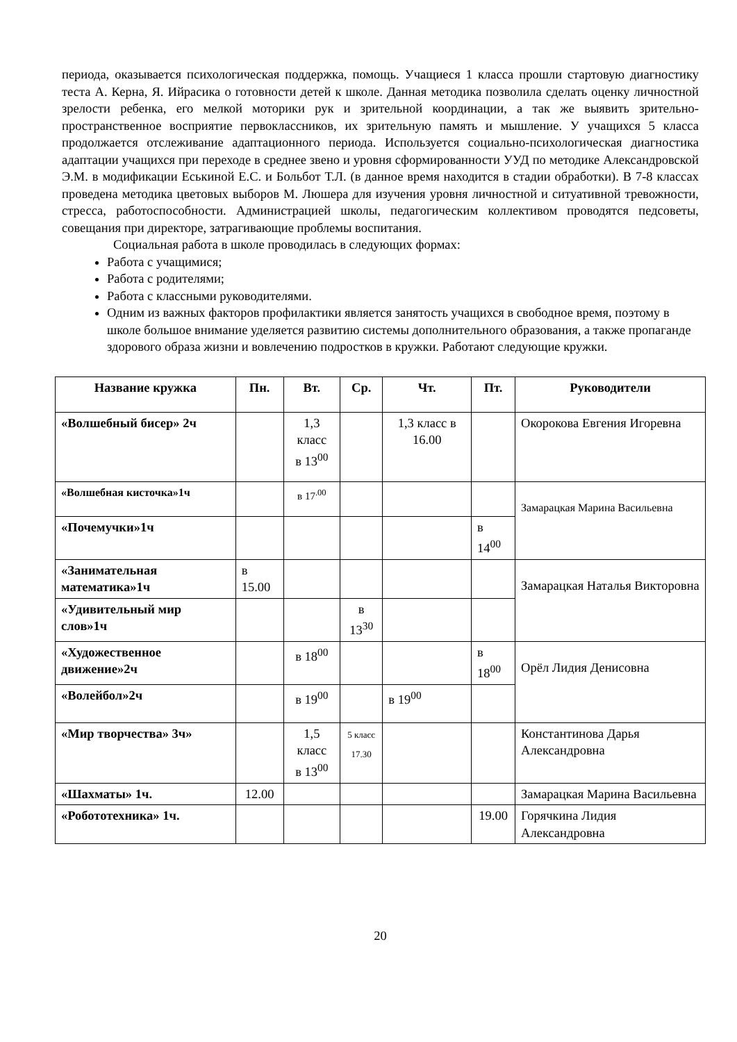периода, оказывается психологическая поддержка, помощь. Учащиеся 1 класса прошли стартовую диагностику теста А. Керна, Я. Ийрасика о готовности детей к школе. Данная методика позволила сделать оценку личностной зрелости ребенка, его мелкой моторики рук и зрительной координации, а так же выявить зрительно-пространственное восприятие первоклассников, их зрительную память и мышление. У учащихся 5 класса продолжается отслеживание адаптационного периода. Используется социально-психологическая диагностика адаптации учащихся при переходе в среднее звено и уровня сформированности УУД по методике Александровской Э.М. в модификации Еськиной Е.С. и Больбот Т.Л. (в данное время находится в стадии обработки). В 7-8 классах проведена методика цветовых выборов М. Люшера для изучения уровня личностной и ситуативной тревожности, стресса, работоспособности. Администрацией школы, педагогическим коллективом проводятся педсоветы, совещания при директоре, затрагивающие проблемы воспитания.
Социальная работа в школе проводилась в следующих формах:
Работа с учащимися;
Работа с родителями;
Работа с классными руководителями.
Одним из важных факторов профилактики является занятость учащихся в свободное время, поэтому в школе большое внимание уделяется развитию системы дополнительного образования, а также пропаганде здорового образа жизни и вовлечению подростков в кружки. Работают следующие кружки.
| Название кружка | Пн. | Вт. | Ср. | Чт. | Пт. | Руководители |
| --- | --- | --- | --- | --- | --- | --- |
| «Волшебный бисер» 2ч | | 1,3 класс в 13<sup>00</sup> | | 1,3 класс в 16.00 | | Окорокова Евгения Игоревна |
| «Волшебная кисточка»1ч | | в 17<sup>.00</sup> | | | | Замарацкая Марина Васильевна |
| «Почемучки»1ч | | | | | в 14<sup>00</sup> | |
| «Занимательная математика»1ч | в 15.00 | | | | | Замарацкая Наталья Викторовна |
| «Удивительный мир слов»1ч | | | в 13<sup>30</sup> | | | |
| «Художественное движение»2ч | | в 18<sup>00</sup> | | | в 18<sup>00</sup> | Орёл Лидия Денисовна |
| «Волейбол»2ч | | в 19<sup>00</sup> | | в 19<sup>00</sup> | | |
| «Мир творчества» 3ч» | | 1,5 класс в 13<sup>00</sup> | 5 класс 17.30 | | | Константинова Дарья Александровна |
| «Шахматы» 1ч. | 12.00 | | | | | Замарацкая Марина Васильевна |
| «Робототехника» 1ч. | | | | | 19.00 | Горячкина Лидия Александровна |
20